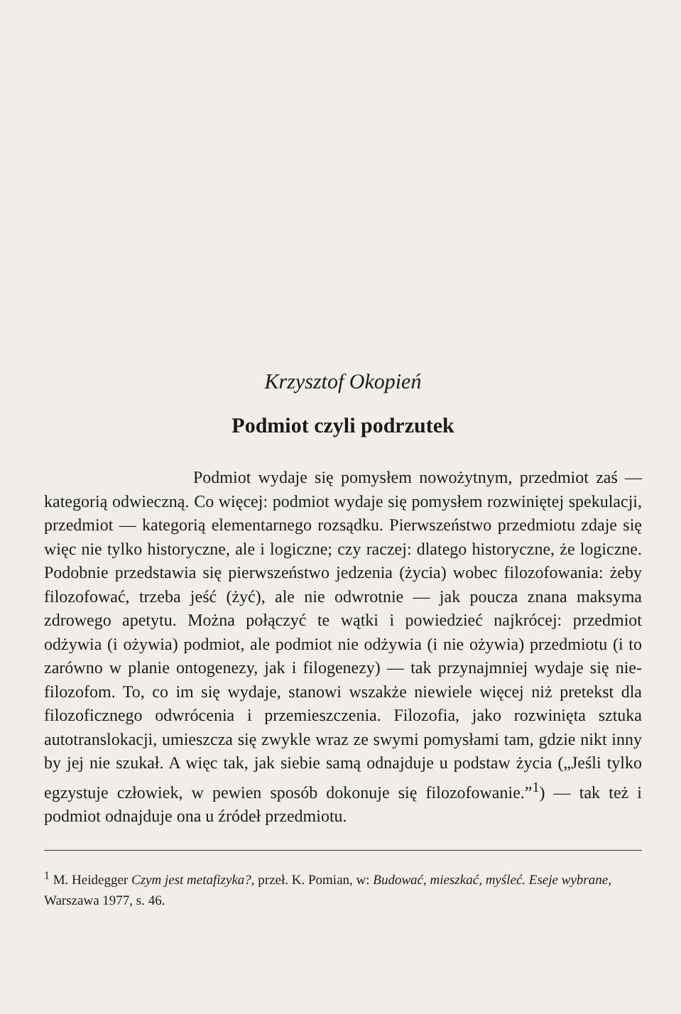Krzysztof Okopień
Podmiot czyli podrzutek
Podmiot wydaje się pomysłem nowożytnym, przedmiot zaś — kategorią odwieczną. Co więcej: podmiot wydaje się pomysłem rozwiniętej spekulacji, przedmiot — kategorią elementarnego rozsądku. Pierwszeństwo przedmiotu zdaje się więc nie tylko historyczne, ale i logiczne; czy raczej: dlatego historyczne, że logiczne. Podobnie przedstawia się pierwszeństwo jedzenia (życia) wobec filozofowania: żeby filozofować, trzeba jeść (żyć), ale nie odwrotnie — jak poucza znana maksyma zdrowego apetytu. Można połączyć te wątki i powiedzieć najkrócej: przedmiot odżywia (i ożywia) podmiot, ale podmiot nie odżywia (i nie ożywia) przedmiotu (i to zarówno w planie ontogenezy, jak i filogenezy) — tak przynajmniej wydaje się nie-filozofom. To, co im się wydaje, stanowi wszakże niewiele więcej niż pretekst dla filozoficznego odwrócenia i przemieszczenia. Filozofia, jako rozwinięta sztuka autotranslokacji, umieszcza się zwykle wraz ze swymi pomysłami tam, gdzie nikt inny by jej nie szukał. A więc tak, jak siebie samą odnajduje u podstaw życia („Jeśli tylko egzystuje człowiek, w pewien sposób dokonuje się filozofowanie.”<sup>1</sup>) — tak też i podmiot odnajduje ona u źródeł przedmiotu.
<sup>1</sup> M. Heidegger Czym jest metafizyka?, przeł. K. Pomian, w: Budować, mieszkać, myśleć. Eseje wybrane, Warszawa 1977, s. 46.